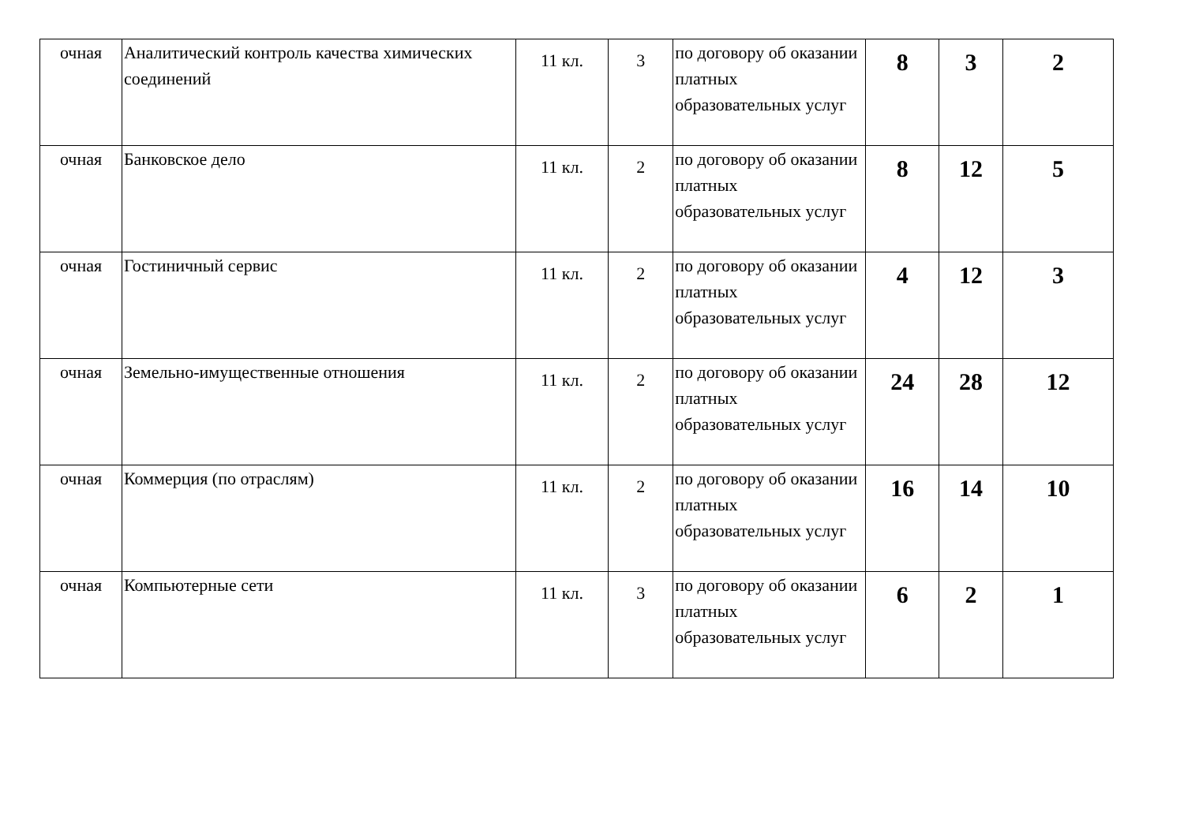| очная | Аналитический контроль качества химических соединений | 11 кл. | 3 | по договору об оказании платных образовательных услуг | 8 | 3 | 2 |
| очная | Банковское дело | 11 кл. | 2 | по договору об оказании платных образовательных услуг | 8 | 12 | 5 |
| очная | Гостиничный сервис | 11 кл. | 2 | по договору об оказании платных образовательных услуг | 4 | 12 | 3 |
| очная | Земельно-имущественные отношения | 11 кл. | 2 | по договору об оказании платных образовательных услуг | 24 | 28 | 12 |
| очная | Коммерция (по отраслям) | 11 кл. | 2 | по договору об оказании платных образовательных услуг | 16 | 14 | 10 |
| очная | Компьютерные сети | 11 кл. | 3 | по договору об оказании платных образовательных услуг | 6 | 2 | 1 |